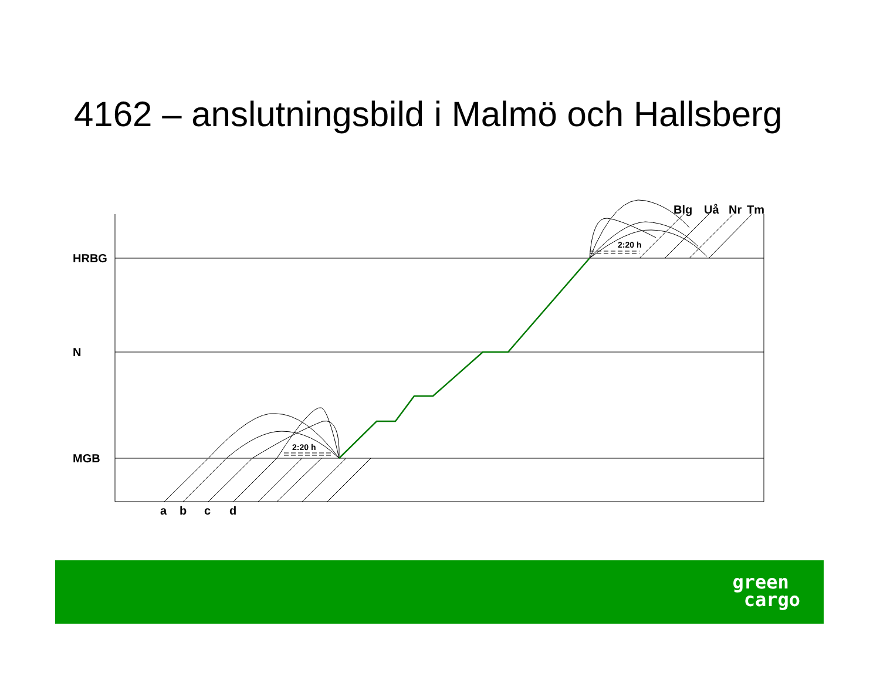4162 – anslutningsbild i Malmö och Hallsberg
HRBG
N
MGB
a
b
c
d
Blg
Uå
Nr
Tm
2:20 h
2:20 h
green
cargo